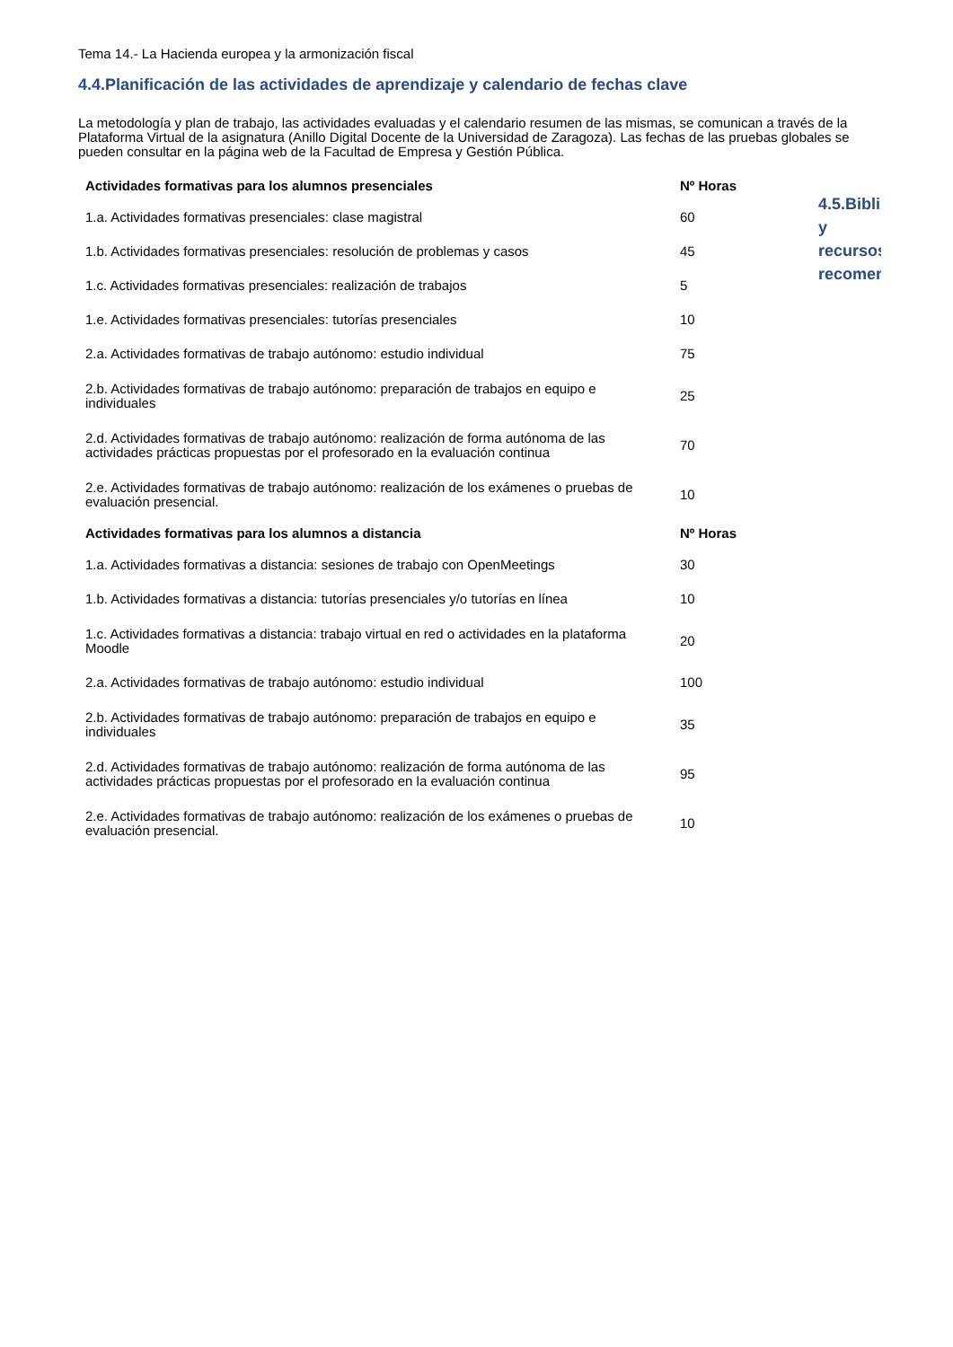Tema 14.- La Hacienda europea y la armonización fiscal
4.4.Planificación de las actividades de aprendizaje y calendario de fechas clave
La metodología y plan de trabajo, las actividades evaluadas y el calendario resumen de las mismas, se comunican a través de la Plataforma Virtual de la asignatura (Anillo Digital Docente de la Universidad de Zaragoza). Las fechas de las pruebas globales se pueden consultar en la página web de la Facultad de Empresa y Gestión Pública.
| Actividades formativas para los alumnos presenciales | Nº Horas |
| --- | --- |
| 1.a. Actividades formativas presenciales: clase magistral | 60 |
| 1.b. Actividades formativas presenciales: resolución de problemas y casos | 45 |
| 1.c. Actividades formativas presenciales: realización de trabajos | 5 |
| 1.e. Actividades formativas presenciales: tutorías presenciales | 10 |
| 2.a. Actividades formativas de trabajo autónomo: estudio individual | 75 |
| 2.b. Actividades formativas de trabajo autónomo: preparación de trabajos en equipo e individuales | 25 |
| 2.d. Actividades formativas de trabajo autónomo: realización de forma autónoma de las actividades prácticas propuestas por el profesorado en la evaluación continua | 70 |
| 2.e. Actividades formativas de trabajo autónomo: realización de los exámenes o pruebas de evaluación presencial. | 10 |
| Actividades formativas para los alumnos a distancia | Nº Horas |
| 1.a. Actividades formativas a distancia: sesiones de trabajo con OpenMeetings | 30 |
| 1.b. Actividades formativas a distancia: tutorías presenciales y/o tutorías en línea | 10 |
| 1.c. Actividades formativas a distancia: trabajo virtual en red o actividades en la plataforma Moodle | 20 |
| 2.a. Actividades formativas de trabajo autónomo: estudio individual | 100 |
| 2.b. Actividades formativas de trabajo autónomo: preparación de trabajos en equipo e individuales | 35 |
| 2.d. Actividades formativas de trabajo autónomo: realización de forma autónoma de las actividades prácticas propuestas por el profesorado en la evaluación continua | 95 |
| 2.e. Actividades formativas de trabajo autónomo: realización de los exámenes o pruebas de evaluación presencial. | 10 |
4.5.Bibli
y
recursos
recomen